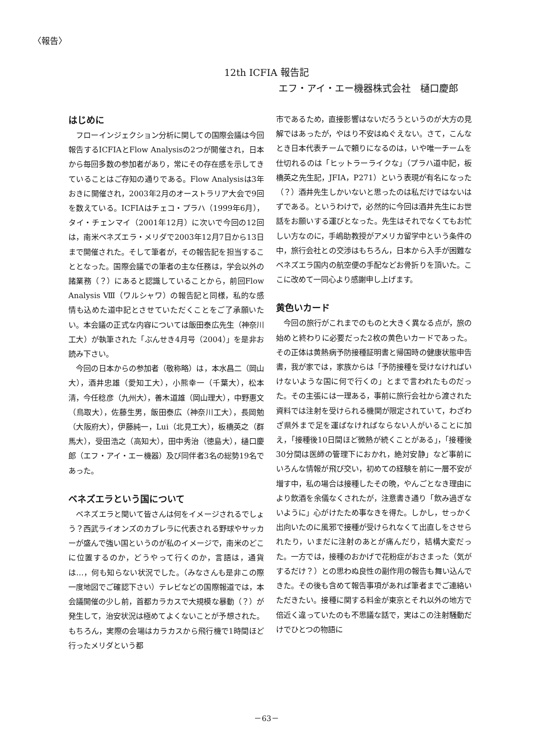〈報告〉
12th ICFIA 報告記
エフ・アイ・エー機器株式会社　樋口慶郎
はじめに
フローインジェクション分析に関しての国際会議は今回報告するICFIAとFlow Analysisの2つが開催され，日本から毎回多数の参加者があり，常にその存在感を示してきていることはご存知の通りである。Flow Analysisは3年おきに開催され，2003年2月のオーストラリア大会で9回を数えている。ICFIAはチェコ・プラハ（1999年6月），タイ・チェンマイ（2001年12月）に次いで今回の12回は，南米ベネズエラ・メリダで2003年12月7日から13日まで開催された。そして筆者が，その報告記を担当することとなった。国際会議での筆者の主な任務は，学会以外の諸業務（？）にあると認識していることから，前回Flow Analysis Ⅷ（ワルシャワ）の報告記と同様，私的な感情も込めた道中記とさせていただくことをご了承願いたい。本会議の正式な内容については飯田泰広先生（神奈川工大）が執筆された「ぶんせき4月号（2004）」を是非お読み下さい。
今回の日本からの参加者（敬称略）は，本水昌二（岡山大），酒井忠雄（愛知工大），小熊幸一（千葉大），松本清，今任稔彦（九州大），善木道雄（岡山理大），中野惠文（鳥取大），佐藤生男，飯田泰広（神奈川工大），長岡勉（大阪府大），伊藤純一，Lui（北見工大），板橋英之（群馬大），受田浩之（高知大），田中秀治（徳島大），樋口慶郎（エフ・アイ・エー機器）及び同伴者3名の総勢19名であった。
ベネズエラという国について
ベネズエラと聞いて皆さんは何をイメージされるでしょう？西武ライオンズのカブレラに代表される野球やサッカーが盛んで強い国というのが私のイメージで，南米のどこに位置するのか，どうやって行くのか，言語は，通貨は…，何も知らない状況でした。（みなさんも是非この際一度地図でご確認下さい）テレビなどの国際報道では，本会議開催の少し前，首都カラカスで大規模な暴動（？）が発生して，治安状況は極めてよくないことが予想された。もちろん，実際の会場はカラカスから飛行機で1時間ほど行ったメリダという都
市であるため，直接影響はないだろうというのが大方の見解ではあったが，やはり不安はぬぐえない。さて，こんなとき日本代表チームで頼りになるのは，いや唯一チームを仕切れるのは「ヒットラーライクな」（プラハ道中記，板橋英之先生記，JFIA，P271）という表現が有名になった（？）酒井先生しかいないと思ったのは私だけではないはずである。というわけで，必然的に今回は酒井先生にお世話をお願いする運びとなった。先生はそれでなくてもお忙しい方なのに，手嶋助教授がアメリカ留学中という条件の中，旅行会社との交渉はもちろん，日本から入手が困難なベネズエラ国内の航空便の手配などお骨折りを頂いた。ここに改めて一同心より感謝申し上げます。
黄色いカード
今回の旅行がこれまでのものと大きく異なる点が，旅の始めと終わりに必要だった2枚の黄色いカードであった。その正体は黄熱病予防接種証明書と帰国時の健康状態申告書，我が家では，家族からは「予防接種を受けなければいけないような国に何で行くの」とまで言われたものだった。その主張には一理ある，事前に旅行会社から渡された資料では注射を受けられる機関が限定されていて，わざわざ県外まで足を運ばなければならない人がいることに加え，「接種後10日間ほど微熱が続くことがある」，「接種後30分間は医師の管理下におかれ，絶対安静」など事前にいろんな情報が飛び交い，初めての経験を前に一層不安が増す中，私の場合は接種したその晩，やんごとなき理由により飲酒を余儀なくされたが，注意書き通り「飲み過ぎないように」心がけたため事なきを得た。しかし，せっかく出向いたのに風邪で接種が受けられなくて出直しをさせられたり，いまだに注射のあとが痛んだり，結構大変だった。一方では，接種のおかげで花粉症がおさまった（気がするだけ？）との思わぬ良性の副作用の報告も舞い込んできた。その後も含めて報告事項があれば筆者までご連絡いただきたい。接種に関する料金が東京とそれ以外の地方で倍近く違っていたのも不思議な話で，実はこの注射騒動だけでひとつの物語に
－63－